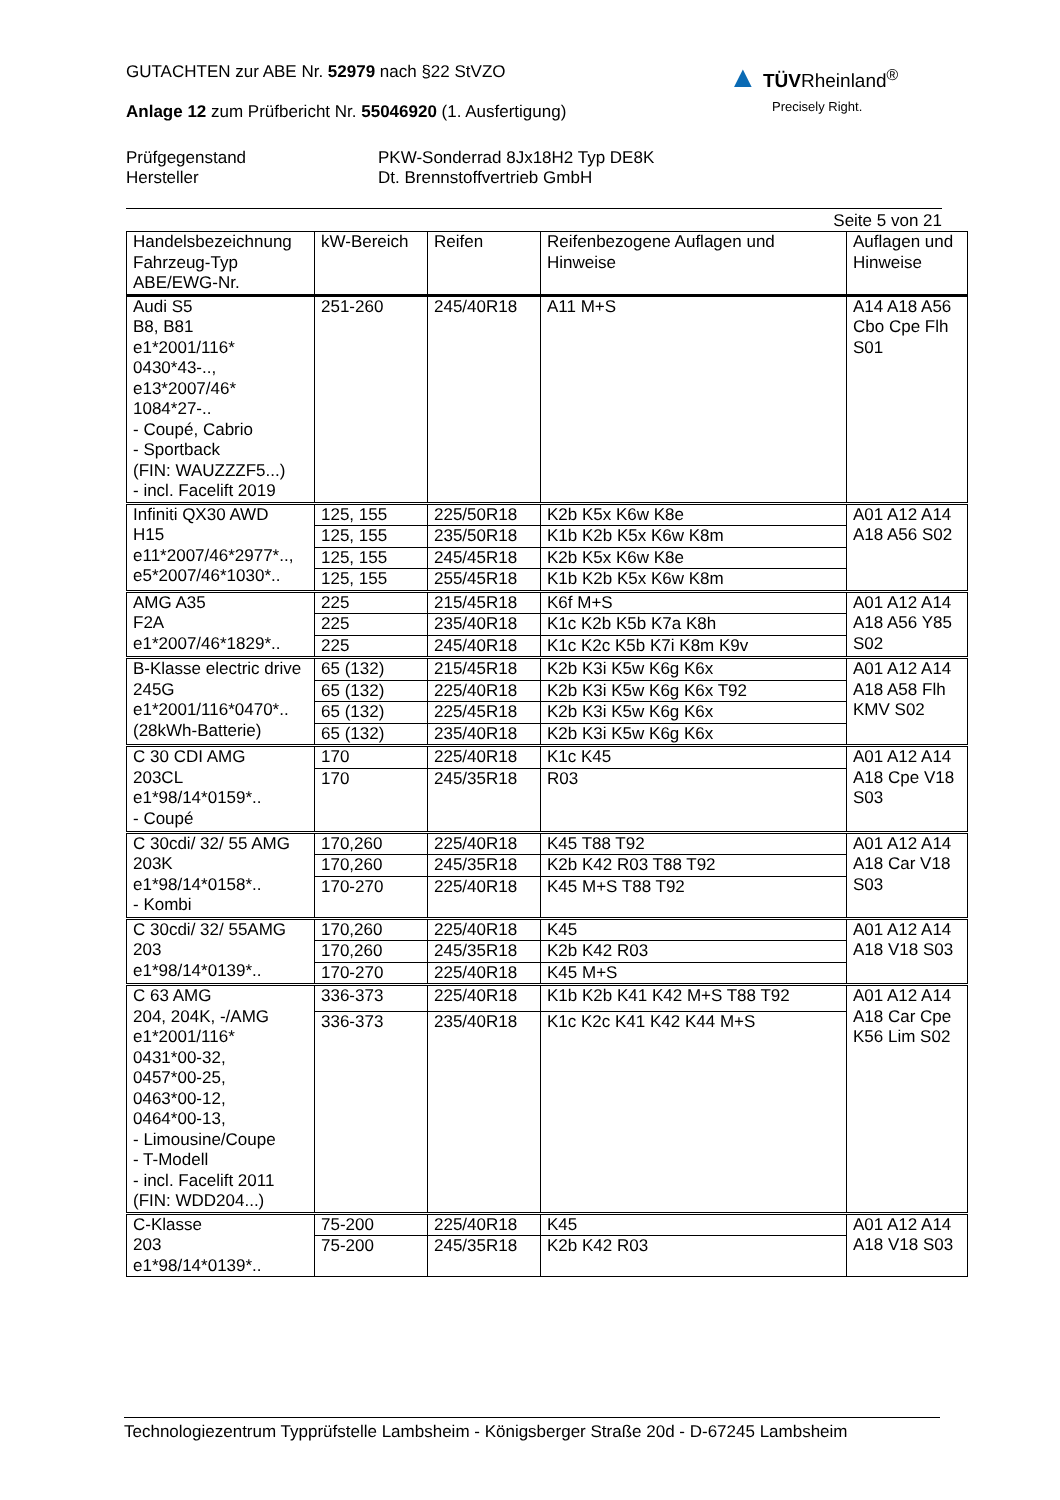GUTACHTEN zur ABE Nr. 52979 nach §22 StVZO
Anlage 12 zum Prüfbericht Nr. 55046920 (1. Ausfertigung)
▲ TÜVRheinland<sup>®</sup>
Precisely Right.
Prüfgegenstand
Hersteller
PKW-Sonderrad 8Jx18H2 Typ DE8K
Dt. Brennstoffvertrieb GmbH
Seite 5 von 21
| Handelsbezeichnung Fahrzeug-Typ ABE/EWG-Nr. | kW-Bereich | Reifen | Reifenbezogene Auflagen und Hinweise | Auflagen und Hinweise |
| --- | --- | --- | --- | --- |
| Audi S5 B8, B81 e1*2001/116* 0430*43-.., e13*2007/46* 1084*27-.. - Coupé, Cabrio - Sportback (FIN: WAUZZZF5...) - incl. Facelift 2019 | 251-260 | 245/40R18 | A11 M+S | A14 A18 A56 Cbo Cpe Flh S01 |
| Infiniti QX30 AWD H15 e11*2007/46*2977*.., e5*2007/46*1030*.. | 125, 155 | 225/50R18 | K2b K5x K6w K8e | A01 A12 A14 A18 A56 S02 |
| | 125, 155 | 235/50R18 | K1b K2b K5x K6w K8m | |
| | 125, 155 | 245/45R18 | K2b K5x K6w K8e | |
| | 125, 155 | 255/45R18 | K1b K2b K5x K6w K8m | |
| AMG A35 F2A e1*2007/46*1829*.. | 225 | 215/45R18 | K6f M+S | A01 A12 A14 A18 A56 Y85 S02 |
| | 225 | 235/40R18 | K1c K2b K5b K7a K8h | |
| | 225 | 245/40R18 | K1c K2c K5b K7i K8m K9v | |
| B-Klasse electric drive 245G e1*2001/116*0470*.. (28kWh-Batterie) | 65 (132) | 215/45R18 | K2b K3i K5w K6g K6x | A01 A12 A14 A18 A58 Flh KMV S02 |
| | 65 (132) | 225/40R18 | K2b K3i K5w K6g K6x T92 | |
| | 65 (132) | 225/45R18 | K2b K3i K5w K6g K6x | |
| | 65 (132) | 235/40R18 | K2b K3i K5w K6g K6x | |
| C 30 CDI AMG 203CL e1*98/14*0159*.. - Coupé | 170 | 225/40R18 | K1c K45 | A01 A12 A14 A18 Cpe V18 S03 |
| | 170 | 245/35R18 | R03 | |
| C 30cdi/ 32/ 55 AMG 203K e1*98/14*0158*.. - Kombi | 170,260 | 225/40R18 | K45 T88 T92 | A01 A12 A14 A18 Car V18 S03 |
| | 170,260 | 245/35R18 | K2b K42 R03 T88 T92 | |
| | 170-270 | 225/40R18 | K45 M+S T88 T92 | |
| C 30cdi/ 32/ 55AMG 203 e1*98/14*0139*.. | 170,260 | 225/40R18 | K45 | A01 A12 A14 A18 V18 S03 |
| | 170,260 | 245/35R18 | K2b K42 R03 | |
| | 170-270 | 225/40R18 | K45 M+S | |
| C 63 AMG 204, 204K, -/AMG e1*2001/116* 0431*00-32, 0457*00-25, 0463*00-12, 0464*00-13, - Limousine/Coupe - T-Modell - incl. Facelift 2011 (FIN: WDD204...) | 336-373 | 225/40R18 | K1b K2b K41 K42 M+S T88 T92 | A01 A12 A14 A18 Car Cpe K56 Lim S02 |
| | 336-373 | 235/40R18 | K1c K2c K41 K42 K44 M+S | |
| C-Klasse 203 e1*98/14*0139*.. | 75-200 | 225/40R18 | K45 | A01 A12 A14 A18 V18 S03 |
| | 75-200 | 245/35R18 | K2b K42 R03 | |
Technologiezentrum Typprüfstelle Lambsheim - Königsberger Straße 20d - D-67245 Lambsheim